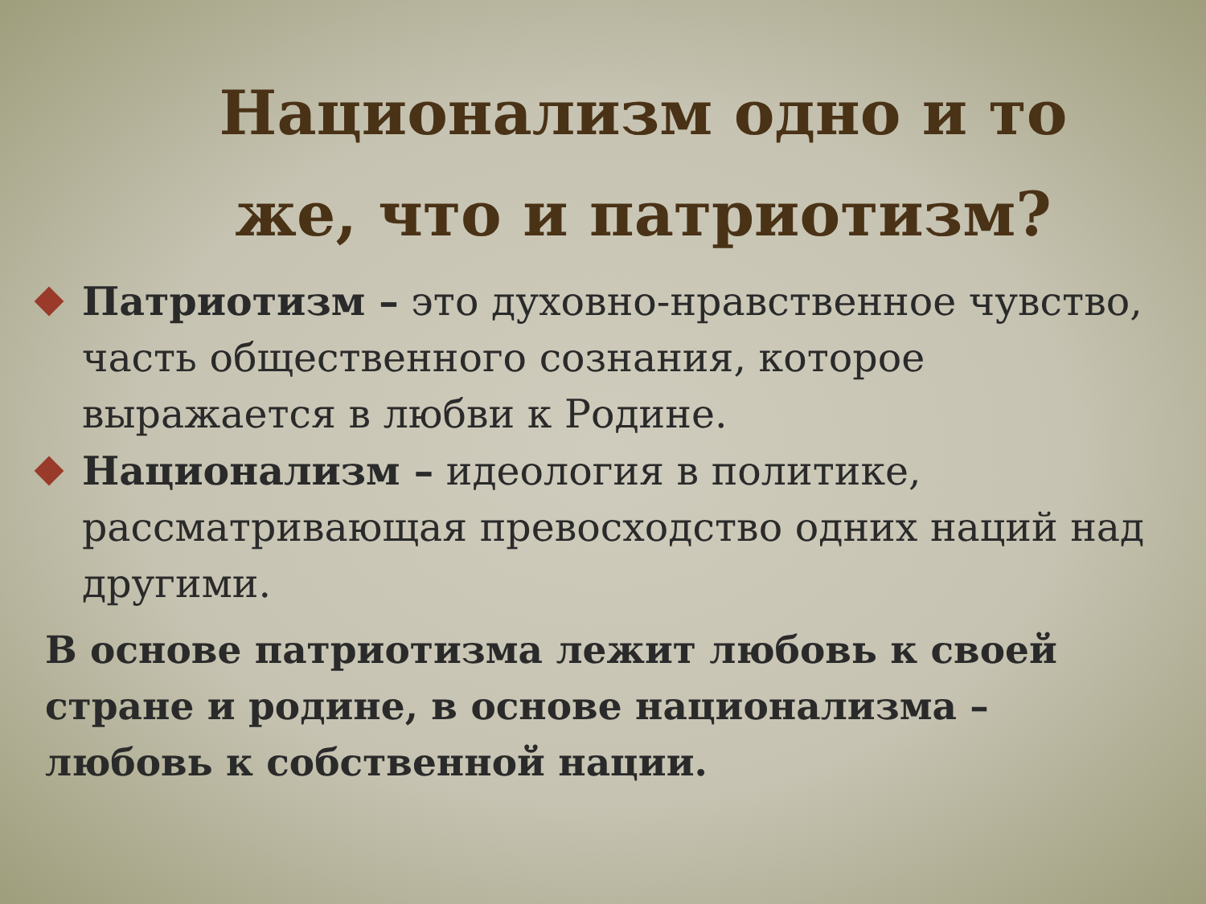Национализм одно и то же, что и патриотизм?
Патриотизм – это духовно-нравственное чувство, часть общественного сознания, которое выражается в любви к Родине.
Национализм – идеология в политике, рассматривающая превосходство одних наций над другими.
В основе патриотизма лежит любовь к своей стране и родине, в основе национализма – любовь к собственной нации.